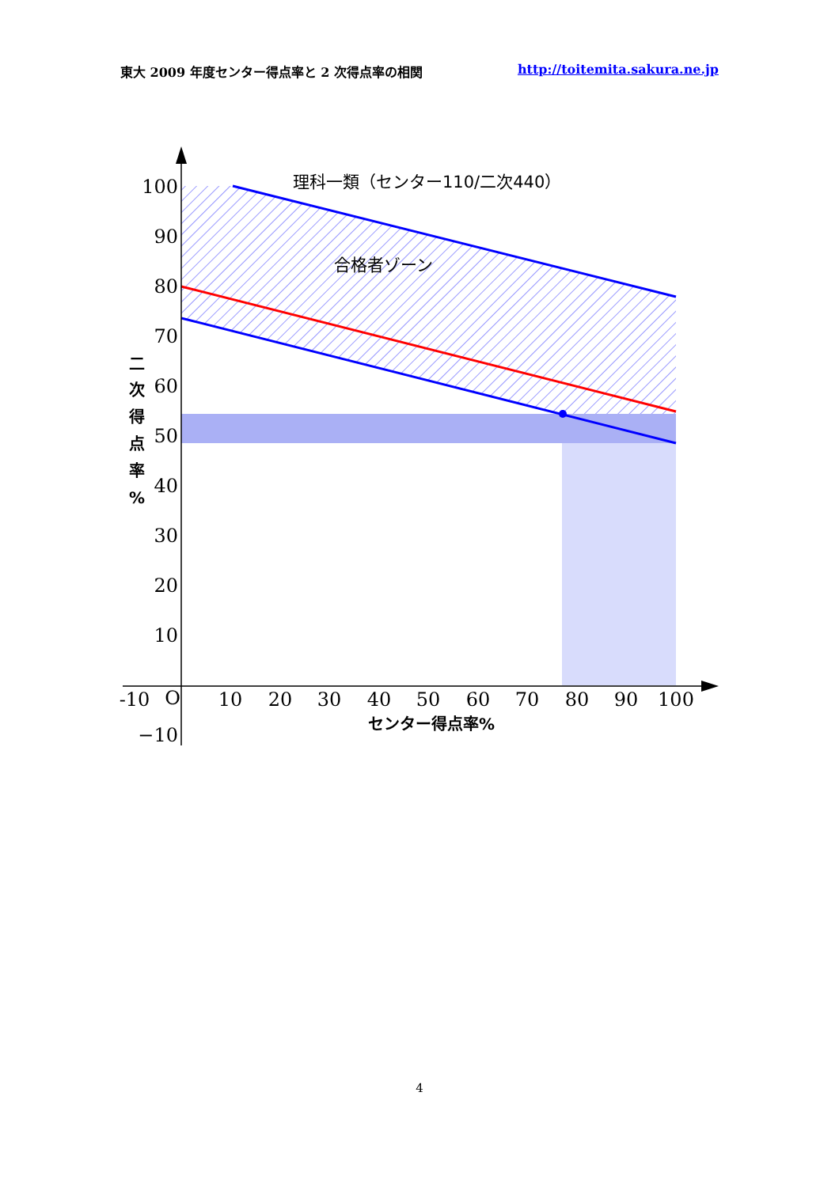東大 2009 年度センター得点率と 2 次得点率の相関 http://toitemita.sakura.ne.jp
100
90
80
70
60
50
40
30
20
10
−10
-10
O
10
20
30
40
50
60
70
80
90
100
理科一類（センター110/二次440）
合格者ゾーン
センター得点率%
二
次
得
点
率
%
4